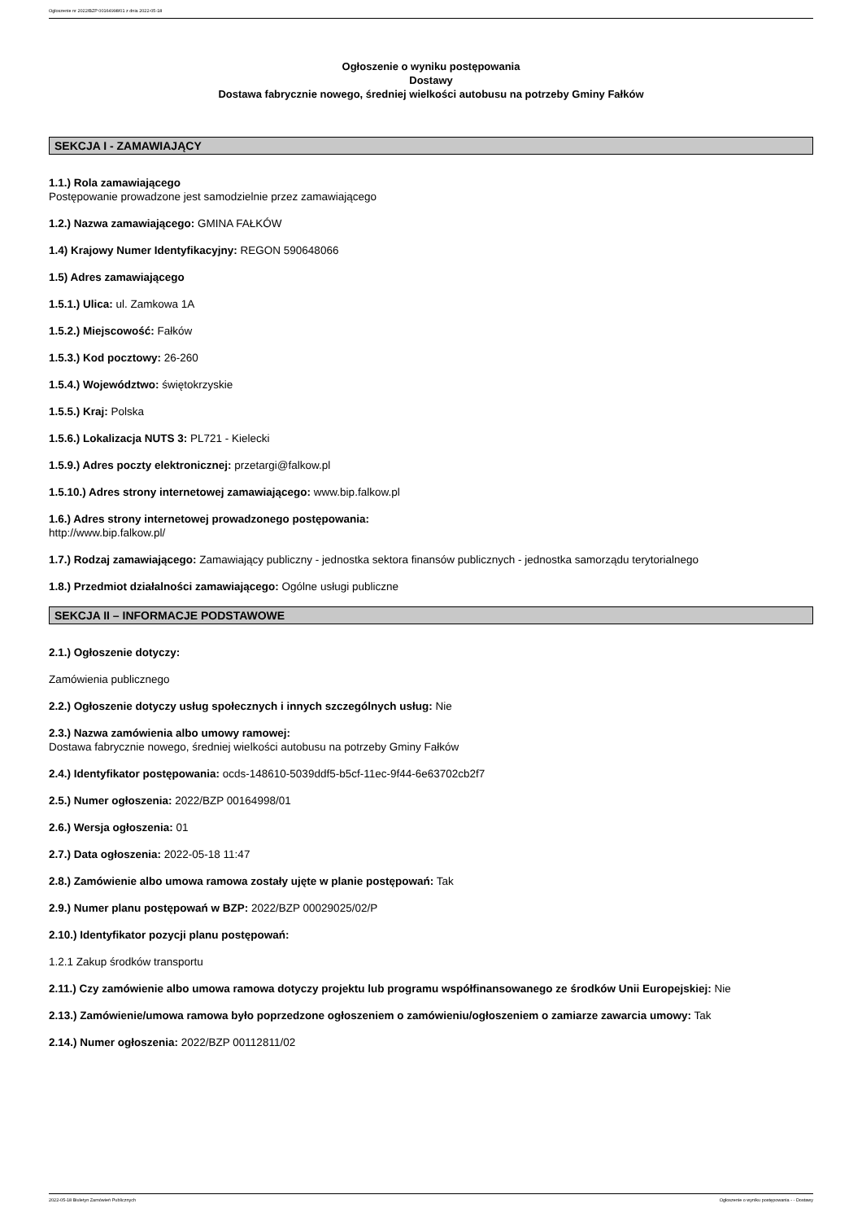Ogłoszenie nr 2022/BZP 00164998/01 z dnia 2022-05-18
Ogłoszenie o wyniku postępowania
Dostawy
Dostawa fabrycznie nowego, średniej wielkości autobusu na potrzeby Gminy Fałków
SEKCJA I - ZAMAWIAJĄCY
1.1.) Rola zamawiającego
Postępowanie prowadzone jest samodzielnie przez zamawiającego
1.2.) Nazwa zamawiającego: GMINA FAŁKÓW
1.4) Krajowy Numer Identyfikacyjny: REGON 590648066
1.5) Adres zamawiającego
1.5.1.) Ulica: ul. Zamkowa 1A
1.5.2.) Miejscowość: Fałków
1.5.3.) Kod pocztowy: 26-260
1.5.4.) Województwo: świętokrzyskie
1.5.5.) Kraj: Polska
1.5.6.) Lokalizacja NUTS 3: PL721 - Kielecki
1.5.9.) Adres poczty elektronicznej: przetargi@falkow.pl
1.5.10.) Adres strony internetowej zamawiającego: www.bip.falkow.pl
1.6.) Adres strony internetowej prowadzonego postępowania:
http://www.bip.falkow.pl/
1.7.) Rodzaj zamawiającego: Zamawiający publiczny - jednostka sektora finansów publicznych - jednostka samorządu terytorialnego
1.8.) Przedmiot działalności zamawiającego: Ogólne usługi publiczne
SEKCJA II – INFORMACJE PODSTAWOWE
2.1.) Ogłoszenie dotyczy:
Zamówienia publicznego
2.2.) Ogłoszenie dotyczy usług społecznych i innych szczególnych usług: Nie
2.3.) Nazwa zamówienia albo umowy ramowej:
Dostawa fabrycznie nowego, średniej wielkości autobusu na potrzeby Gminy Fałków
2.4.) Identyfikator postępowania: ocds-148610-5039ddf5-b5cf-11ec-9f44-6e63702cb2f7
2.5.) Numer ogłoszenia: 2022/BZP 00164998/01
2.6.) Wersja ogłoszenia: 01
2.7.) Data ogłoszenia: 2022-05-18 11:47
2.8.) Zamówienie albo umowa ramowa zostały ujęte w planie postępowań: Tak
2.9.) Numer planu postępowań w BZP: 2022/BZP 00029025/02/P
2.10.) Identyfikator pozycji planu postępowań:
1.2.1 Zakup środków transportu
2.11.) Czy zamówienie albo umowa ramowa dotyczy projektu lub programu współfinansowanego ze środków Unii Europejskiej: Nie
2.13.) Zamówienie/umowa ramowa było poprzedzone ogłoszeniem o zamówieniu/ogłoszeniem o zamiarze zawarcia umowy: Tak
2.14.) Numer ogłoszenia: 2022/BZP 00112811/02
2022-05-18 Biuletyn Zamówień Publicznych Ogłoszenie o wyniku postępowania - - Dostawy